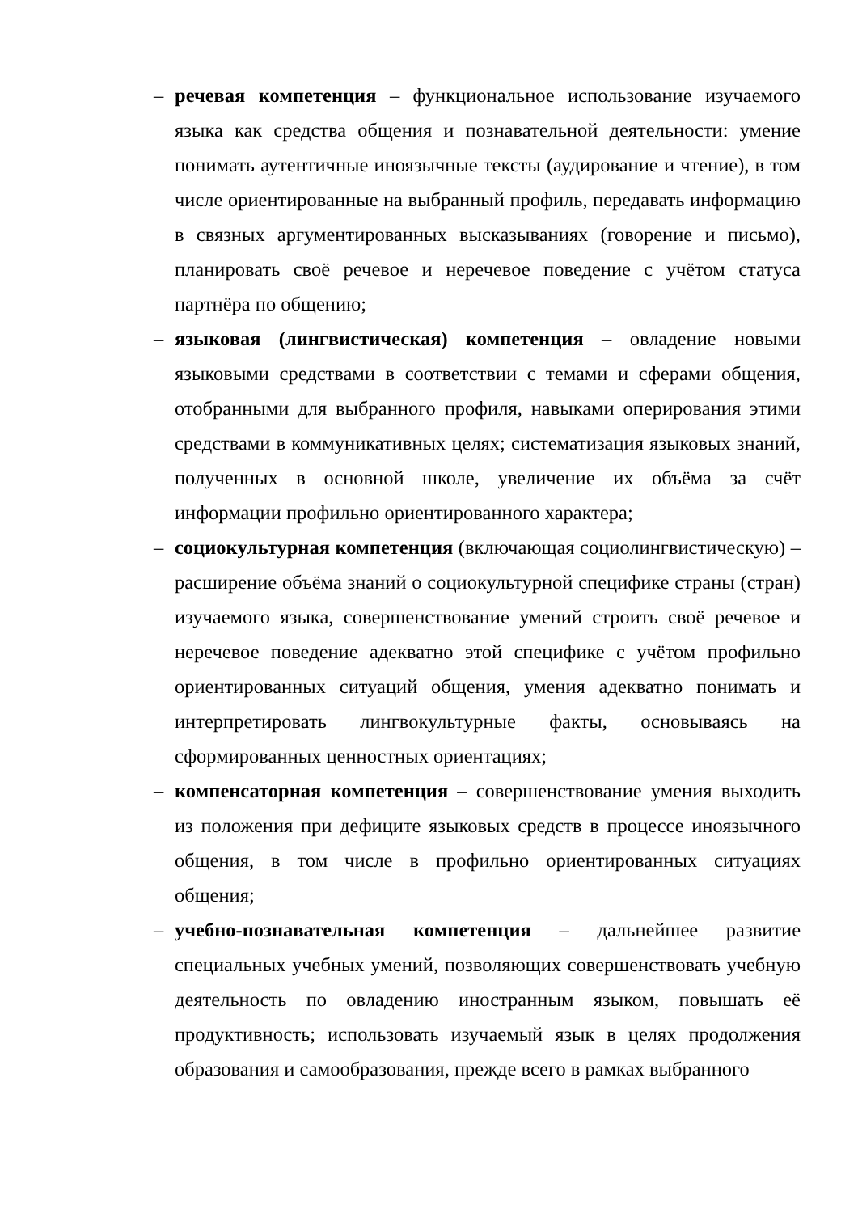– речевая компетенция – функциональное использование изучаемого языка как средства общения и познавательной деятельности: умение понимать аутентичные иноязычные тексты (аудирование и чтение), в том числе ориентированные на выбранный профиль, передавать информацию в связных аргументированных высказываниях (говорение и письмо), планировать своё речевое и неречевое поведение с учётом статуса партнёра по общению;
– языковая (лингвистическая) компетенция – овладение новыми языковыми средствами в соответствии с темами и сферами общения, отобранными для выбранного профиля, навыками оперирования этими средствами в коммуникативных целях; систематизация языковых знаний, полученных в основной школе, увеличение их объёма за счёт информации профильно ориентированного характера;
– социокультурная компетенция (включающая социолингвистическую) – расширение объёма знаний о социокультурной специфике страны (стран) изучаемого языка, совершенствование умений строить своё речевое и неречевое поведение адекватно этой специфике с учётом профильно ориентированных ситуаций общения, умения адекватно понимать и интерпретировать лингвокультурные факты, основываясь на сформированных ценностных ориентациях;
– компенсаторная компетенция – совершенствование умения выходить из положения при дефиците языковых средств в процессе иноязычного общения, в том числе в профильно ориентированных ситуациях общения;
– учебно-познавательная компетенция – дальнейшее развитие специальных учебных умений, позволяющих совершенствовать учебную деятельность по овладению иностранным языком, повышать её продуктивность; использовать изучаемый язык в целях продолжения образования и самообразования, прежде всего в рамках выбранного